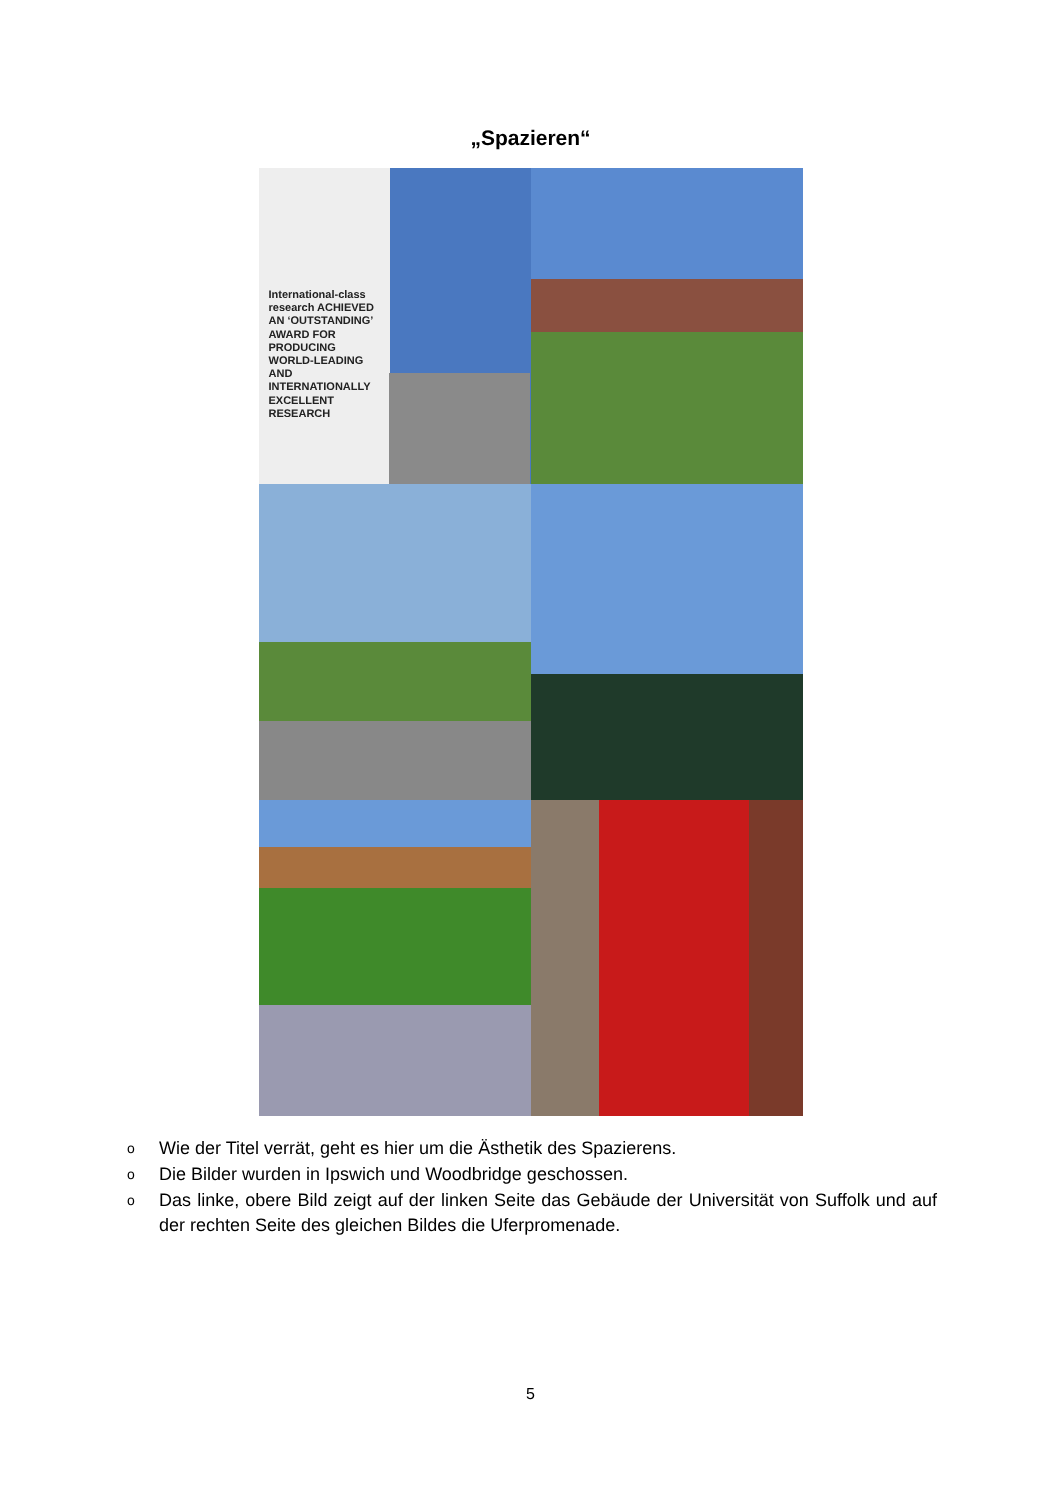„Spazieren“
International-class research ACHIEVED AN ‘OUTSTANDING’ AWARD FOR PRODUCING WORLD-LEADING AND INTERNATIONALLY EXCELLENT RESEARCH
o Wie der Titel verrät, geht es hier um die Ästhetik des Spazierens.
o Die Bilder wurden in Ipswich und Woodbridge geschossen.
o Das linke, obere Bild zeigt auf der linken Seite das Gebäude der Universität von Suffolk und auf der rechten Seite des gleichen Bildes die Uferpromenade.
5